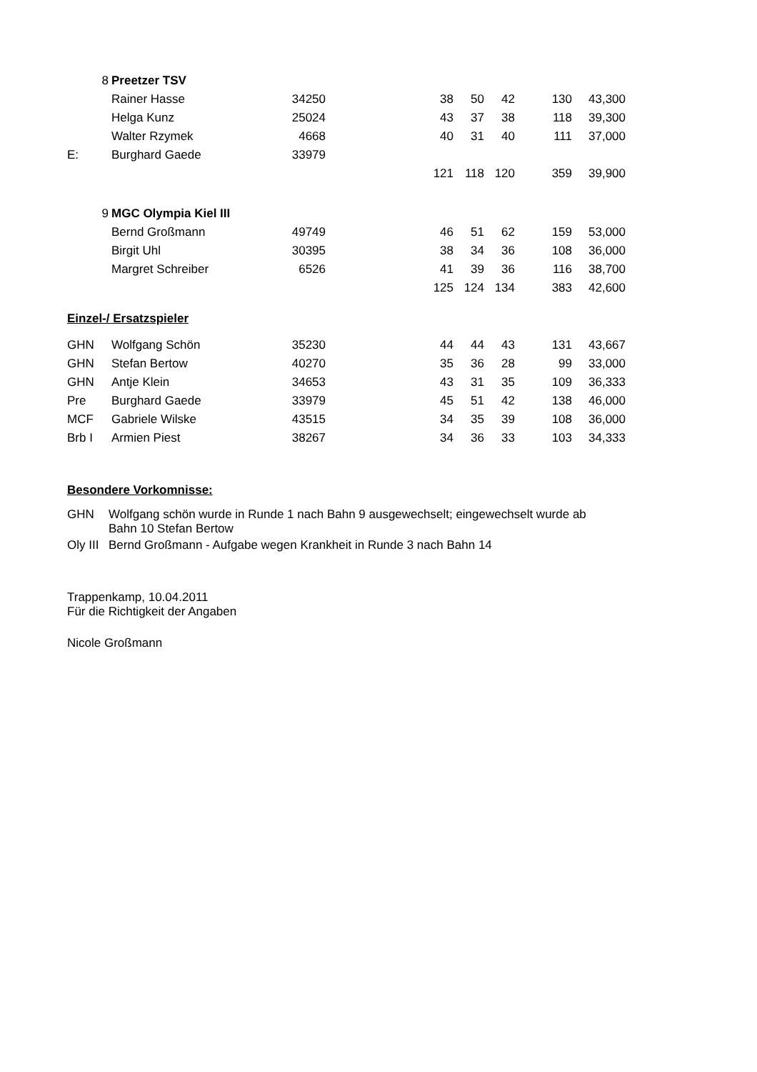| | 8 | Preetzer TSV | | | | | | | |
| | | Rainer Hasse | 34250 | | 38 | 50 | 42 | 130 | 43,300 |
| | | Helga Kunz | 25024 | | 43 | 37 | 38 | 118 | 39,300 |
| | | Walter Rzymek | 4668 | | 40 | 31 | 40 | 111 | 37,000 |
| E: | | Burghard Gaede | 33979 | | | | | | |
| | | | | | 121 | 118 | 120 | 359 | 39,900 |
| | 9 | MGC Olympia Kiel III | | | | | | | |
| | | Bernd Großmann | 49749 | | 46 | 51 | 62 | 159 | 53,000 |
| | | Birgit Uhl | 30395 | | 38 | 34 | 36 | 108 | 36,000 |
| | | Margret Schreiber | 6526 | | 41 | 39 | 36 | 116 | 38,700 |
| | | | | | 125 | 124 | 134 | 383 | 42,600 |
Einzel-/ Ersatzspieler
| GHN | | Wolfgang Schön | 35230 | | 44 | 44 | 43 | 131 | 43,667 |
| GHN | | Stefan Bertow | 40270 | | 35 | 36 | 28 | 99 | 33,000 |
| GHN | | Antje Klein | 34653 | | 43 | 31 | 35 | 109 | 36,333 |
| Pre | | Burghard Gaede | 33979 | | 45 | 51 | 42 | 138 | 46,000 |
| MCF | | Gabriele Wilske | 43515 | | 34 | 35 | 39 | 108 | 36,000 |
| Brb I | | Armien Piest | 38267 | | 34 | 36 | 33 | 103 | 34,333 |
Besondere Vorkomnisse:
| GHN | Wolfgang schön wurde in Runde 1 nach Bahn 9 ausgewechselt; eingewechselt wurde ab Bahn 10 Stefan Bertow |
| Oly III | Bernd Großmann - Aufgabe wegen Krankheit in Runde 3 nach Bahn 14 |
Trappenkamp, 10.04.2011
Für die Richtigkeit der Angaben
Nicole Großmann